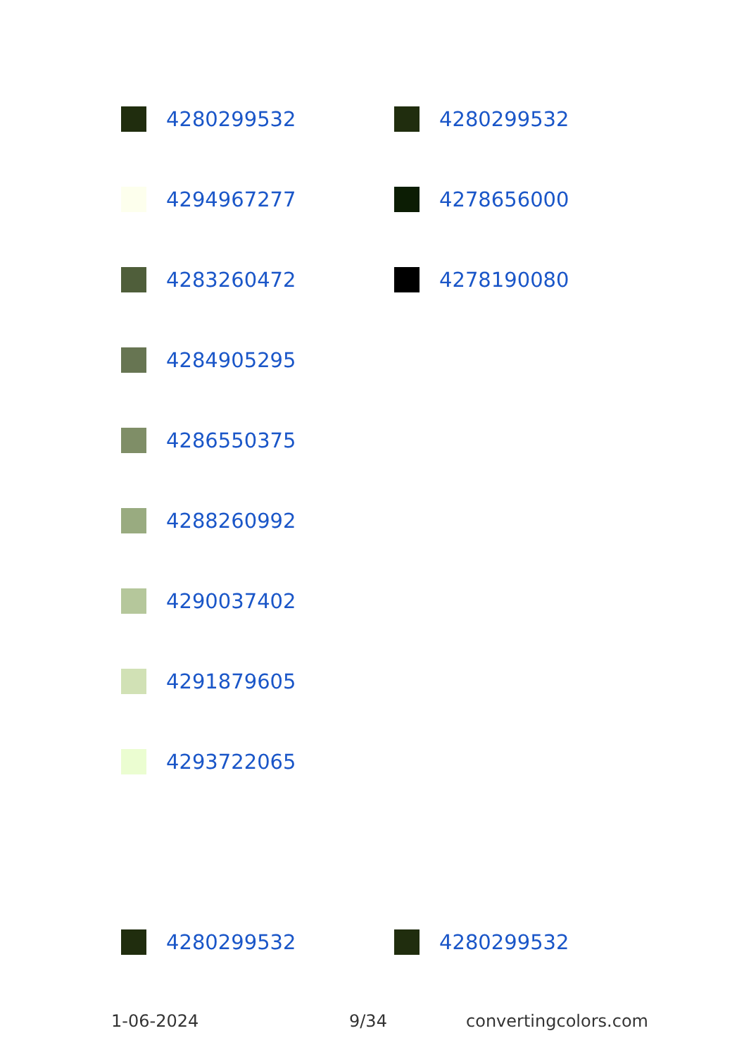4280299532 4280299532
4294967277 4278656000
4283260472 4278190080
4284905295
4286550375
4288260992
4290037402
4291879605
4293722065
4280299532 4280299532
1-06-2024 9/34 convertingcolors.com